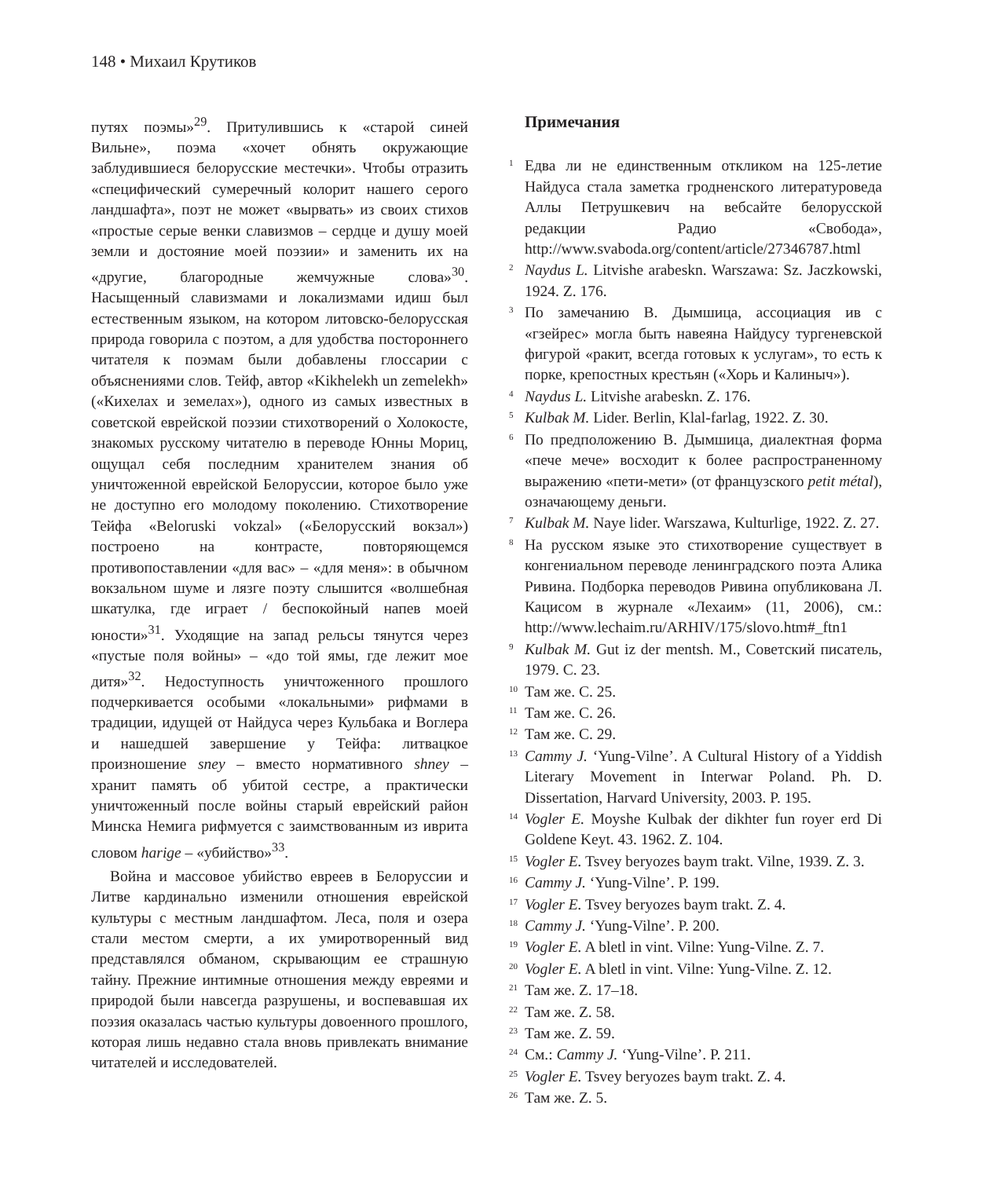148 • Михаил Крутиков
путях поэмы»<sup>29</sup>. Притулившись к «старой синей Вильне», поэма «хочет обнять окружающие заблудившиеся белорусские местечки». Чтобы отразить «специфический сумеречный колорит нашего серого ландшафта», поэт не может «вырвать» из своих стихов «простые серые венки славизмов – сердце и душу моей земли и достояние моей поэзии» и заменить их на «другие, благородные жемчужные слова»<sup>30</sup>. Насыщенный славизмами и локализмами идиш был естественным языком, на котором литовско-белорусская природа говорила с поэтом, а для удобства постороннего читателя к поэмам были добавлены глоссарии с объяснениями слов. Тейф, автор «Kikhelekh un zemelekh» («Кихелах и земелах»), одного из самых известных в советской еврейской поэзии стихотворений о Холокосте, знакомых русскому читателю в переводе Юнны Мориц, ощущал себя последним хранителем знания об уничтоженной еврейской Белоруссии, которое было уже не доступно его молодому поколению. Стихотворение Тейфа «Beloruski vokzal» («Белорусский вокзал») построено на контрасте, повторяющемся противопоставлении «для вас» – «для меня»: в обычном вокзальном шуме и лязге поэту слышится «волшебная шкатулка, где играет / беспокойный напев моей юности»<sup>31</sup>. Уходящие на запад рельсы тянутся через «пустые поля войны» – «до той ямы, где лежит мое дитя»<sup>32</sup>. Недоступность уничтоженного прошлого подчеркивается особыми «локальными» рифмами в традиции, идущей от Найдуса через Кульбака и Воглера и нашедшей завершение у Тейфа: литвацкое произношение sney – вместо нормативного shney – хранит память об убитой сестре, а практически уничтоженный после войны старый еврейский район Минска Немига рифмуется с заимствованным из иврита словом harige – «убийство»<sup>33</sup>.
Война и массовое убийство евреев в Белоруссии и Литве кардинально изменили отношения еврейской культуры с местным ландшафтом. Леса, поля и озера стали местом смерти, а их умиротворенный вид представлялся обманом, скрывающим ее страшную тайну. Прежние интимные отношения между евреями и природой были навсегда разрушены, и воспевавшая их поэзия оказалась частью культуры довоенного прошлого, которая лишь недавно стала вновь привлекать внимание читателей и исследователей.
Примечания
1 Едва ли не единственным откликом на 125-летие Найдуса стала заметка гродненского литературоведа Аллы Петрушкевич на вебсайте белорусской редакции Радио «Свобода», http://www.svaboda.org/content/article/27346787.html
2 Naydus L. Litvishe arabeskn. Warszawa: Sz. Jaczkowski, 1924. Z. 176.
3 По замечанию В. Дымшица, ассоциация ив с «гзейрес» могла быть навеяна Найдусу тургеневской фигурой «ракит, всегда готовых к услугам», то есть к порке, крепостных крестьян («Хорь и Калиныч»).
4 Naydus L. Litvishe arabeskn. Z. 176.
5 Kulbak M. Lider. Berlin, Klal-farlag, 1922. Z. 30.
6 По предположению В. Дымшица, диалектная форма «пече мече» восходит к более распространенному выражению «пети-мети» (от французского petit métal), означающему деньги.
7 Kulbak M. Naye lider. Warszawa, Kulturlige, 1922. Z. 27.
8 На русском языке это стихотворение существует в конгениальном переводе ленинградского поэта Алика Ривина. Подборка переводов Ривина опубликована Л. Кацисом в журнале «Лехаим» (11, 2006), см.: http://www.lechaim.ru/ARHIV/175/slovo.htm#_ftn1
9 Kulbak M. Gut iz der mentsh. M., Советский писатель, 1979. С. 23.
10 Там же. С. 25.
11 Там же. С. 26.
12 Там же. С. 29.
13 Cammy J. ‘Yung-Vilne’. A Cultural History of a Yiddish Literary Movement in Interwar Poland. Ph. D. Dissertation, Harvard University, 2003. P. 195.
14 Vogler E. Moyshe Kulbak der dikhter fun royer erd Di Goldene Keyt. 43. 1962. Z. 104.
15 Vogler E. Tsvey beryozes baym trakt. Vilne, 1939. Z. 3.
16 Cammy J. ‘Yung-Vilne’. P. 199.
17 Vogler E. Tsvey beryozes baym trakt. Z. 4.
18 Cammy J. ‘Yung-Vilne’. P. 200.
19 Vogler E. A bletl in vint. Vilne: Yung-Vilne. Z. 7.
20 Vogler E. A bletl in vint. Vilne: Yung-Vilne. Z. 12.
21 Там же. Z. 17–18.
22 Там же. Z. 58.
23 Там же. Z. 59.
24 См.: Cammy J. ‘Yung-Vilne’. P. 211.
25 Vogler E. Tsvey beryozes baym trakt. Z. 4.
26 Там же. Z. 5.